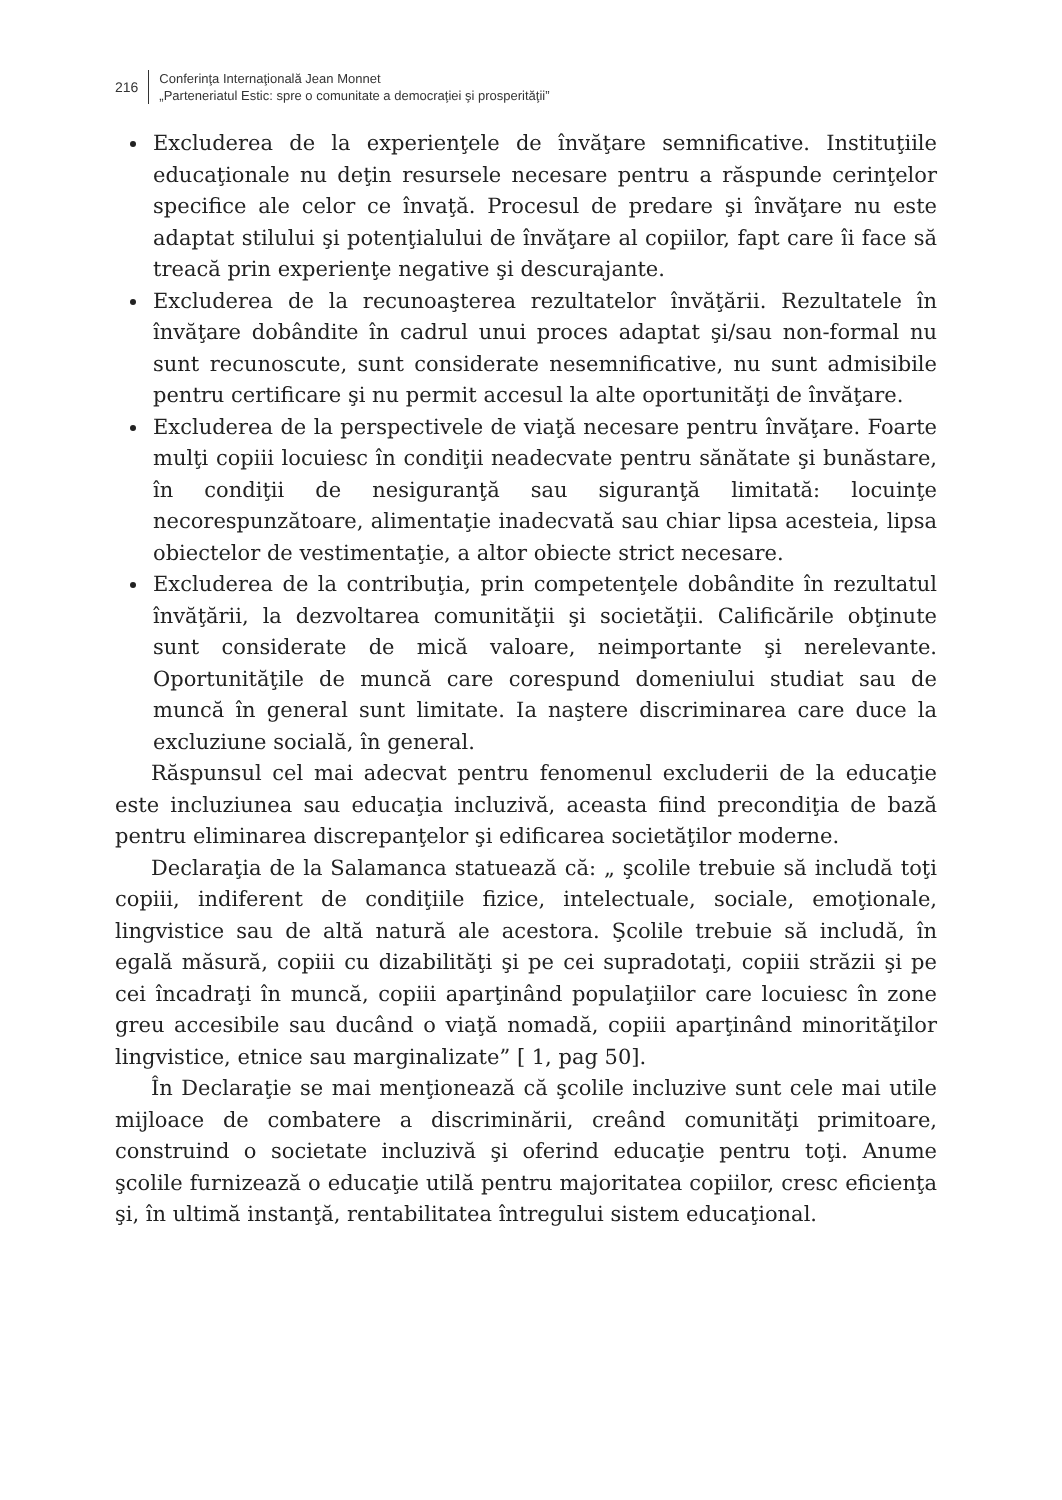216
Conferinţa Internaţională Jean Monnet
„Parteneriatul Estic: spre o comunitate a democraţiei şi prosperităţii”
Excluderea de la experienţele de învăţare semnificative. Instituţiile educaţionale nu deţin resursele necesare pentru a răspunde cerinţelor specifice ale celor ce învaţă. Procesul de predare şi învăţare nu este adaptat stilului şi potenţialului de învăţare al copiilor, fapt care îi face să treacă prin experienţe negative şi descurajante.
Excluderea de la recunoaşterea rezultatelor învăţării. Rezultatele în învăţare dobândite în cadrul unui proces adaptat şi/sau non-formal nu sunt recunoscute, sunt considerate nesemnificative, nu sunt admisibile pentru certificare şi nu permit accesul la alte oportunităţi de învăţare.
Excluderea de la perspectivele de viaţă necesare pentru învăţare. Foarte mulţi copiii locuiesc în condiţii neadecvate pentru sănătate şi bunăstare, în condiţii de nesiguranţă sau siguranţă limitată: locuinţe necorespunzătoare, alimentaţie inadecvată sau chiar lipsa acesteia, lipsa obiectelor de vestimentaţie, a altor obiecte strict necesare.
Excluderea de la contribuţia, prin competenţele dobândite în rezultatul învăţării, la dezvoltarea comunităţii şi societăţii. Calificările obţinute sunt considerate de mică valoare, neimportante şi nerelevante. Oportunităţile de muncă care corespund domeniului studiat sau de muncă în general sunt limitate. Ia naştere discriminarea care duce la excluziune socială, în general.
Răspunsul cel mai adecvat pentru fenomenul excluderii de la educaţie este incluziunea sau educaţia incluzivă, aceasta fiind precondiţia de bază pentru eliminarea discrepanţelor şi edificarea societăţilor moderne.
Declaraţia de la Salamanca statuează că: „ şcolile trebuie să includă toţi copiii, indiferent de condiţiile fizice, intelectuale, sociale, emoţionale, lingvistice sau de altă natură ale acestora. Şcolile trebuie să includă, în egală măsură, copiii cu dizabilităţi şi pe cei supradotaţi, copiii străzii şi pe cei încadraţi în muncă, copiii aparţinând populaţiilor care locuiesc în zone greu accesibile sau ducând o viaţă nomadă, copiii aparţinând minorităţilor lingvistice, etnice sau marginalizate” [ 1, pag 50].
În Declaraţie se mai menţionează că şcolile incluzive sunt cele mai utile mijloace de combatere a discriminării, creând comunităţi primitoare, construind o societate incluzivă şi oferind educaţie pentru toţi. Anume şcolile furnizează o educaţie utilă pentru majoritatea copiilor, cresc eficienţa şi, în ultimă instanţă, rentabilitatea întregului sistem educaţional.